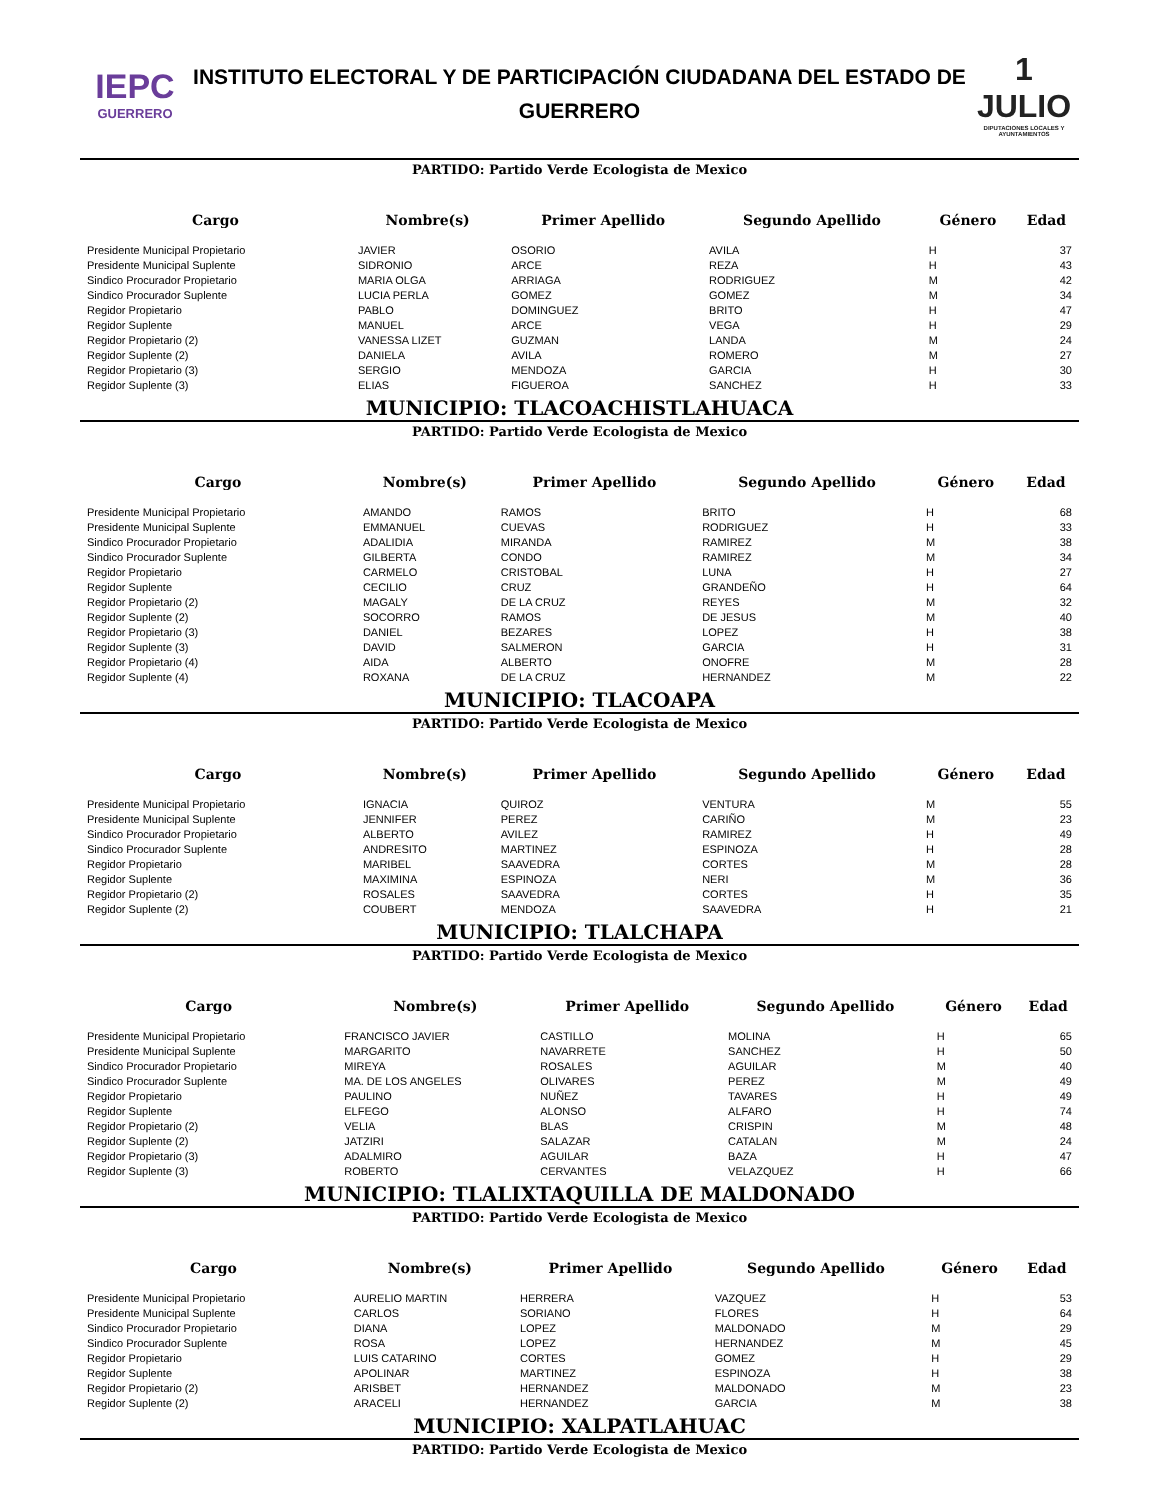IEPC
GUERRERO
INSTITUTO ELECTORAL Y DE PARTICIPACIÓN CIUDADANA DEL ESTADO DE GUERRERO
1 JULIO
DIPUTACIONES LOCALES Y AYUNTAMIENTOS
PARTIDO: Partido Verde Ecologista de Mexico
| Cargo | Nombre(s) | Primer Apellido | Segundo Apellido | Género | Edad |
| --- | --- | --- | --- | --- | --- |
| Presidente Municipal Propietario | JAVIER | OSORIO | AVILA | H | 37 |
| Presidente Municipal Suplente | SIDRONIO | ARCE | REZA | H | 43 |
| Sindico Procurador Propietario | MARIA OLGA | ARRIAGA | RODRIGUEZ | M | 42 |
| Sindico Procurador Suplente | LUCIA PERLA | GOMEZ | GOMEZ | M | 34 |
| Regidor Propietario | PABLO | DOMINGUEZ | BRITO | H | 47 |
| Regidor Suplente | MANUEL | ARCE | VEGA | H | 29 |
| Regidor Propietario (2) | VANESSA LIZET | GUZMAN | LANDA | M | 24 |
| Regidor Suplente (2) | DANIELA | AVILA | ROMERO | M | 27 |
| Regidor Propietario (3) | SERGIO | MENDOZA | GARCIA | H | 30 |
| Regidor Suplente (3) | ELIAS | FIGUEROA | SANCHEZ | H | 33 |
MUNICIPIO: TLACOACHISTLAHUACA
PARTIDO: Partido Verde Ecologista de Mexico
| Cargo | Nombre(s) | Primer Apellido | Segundo Apellido | Género | Edad |
| --- | --- | --- | --- | --- | --- |
| Presidente Municipal Propietario | AMANDO | RAMOS | BRITO | H | 68 |
| Presidente Municipal Suplente | EMMANUEL | CUEVAS | RODRIGUEZ | H | 33 |
| Sindico Procurador Propietario | ADALIDIA | MIRANDA | RAMIREZ | M | 38 |
| Sindico Procurador Suplente | GILBERTA | CONDO | RAMIREZ | M | 34 |
| Regidor Propietario | CARMELO | CRISTOBAL | LUNA | H | 27 |
| Regidor Suplente | CECILIO | CRUZ | GRANDEÑO | H | 64 |
| Regidor Propietario (2) | MAGALY | DE LA CRUZ | REYES | M | 32 |
| Regidor Suplente (2) | SOCORRO | RAMOS | DE JESUS | M | 40 |
| Regidor Propietario (3) | DANIEL | BEZARES | LOPEZ | H | 38 |
| Regidor Suplente (3) | DAVID | SALMERON | GARCIA | H | 31 |
| Regidor Propietario (4) | AIDA | ALBERTO | ONOFRE | M | 28 |
| Regidor Suplente (4) | ROXANA | DE LA CRUZ | HERNANDEZ | M | 22 |
MUNICIPIO: TLACOAPA
PARTIDO: Partido Verde Ecologista de Mexico
| Cargo | Nombre(s) | Primer Apellido | Segundo Apellido | Género | Edad |
| --- | --- | --- | --- | --- | --- |
| Presidente Municipal Propietario | IGNACIA | QUIROZ | VENTURA | M | 55 |
| Presidente Municipal Suplente | JENNIFER | PEREZ | CARIÑO | M | 23 |
| Sindico Procurador Propietario | ALBERTO | AVILEZ | RAMIREZ | H | 49 |
| Sindico Procurador Suplente | ANDRESITO | MARTINEZ | ESPINOZA | H | 28 |
| Regidor Propietario | MARIBEL | SAAVEDRA | CORTES | M | 28 |
| Regidor Suplente | MAXIMINA | ESPINOZA | NERI | M | 36 |
| Regidor Propietario (2) | ROSALES | SAAVEDRA | CORTES | H | 35 |
| Regidor Suplente (2) | COUBERT | MENDOZA | SAAVEDRA | H | 21 |
MUNICIPIO: TLALCHAPA
PARTIDO: Partido Verde Ecologista de Mexico
| Cargo | Nombre(s) | Primer Apellido | Segundo Apellido | Género | Edad |
| --- | --- | --- | --- | --- | --- |
| Presidente Municipal Propietario | FRANCISCO JAVIER | CASTILLO | MOLINA | H | 65 |
| Presidente Municipal Suplente | MARGARITO | NAVARRETE | SANCHEZ | H | 50 |
| Sindico Procurador Propietario | MIREYA | ROSALES | AGUILAR | M | 40 |
| Sindico Procurador Suplente | MA. DE LOS ANGELES | OLIVARES | PEREZ | M | 49 |
| Regidor Propietario | PAULINO | NUÑEZ | TAVARES | H | 49 |
| Regidor Suplente | ELFEGO | ALONSO | ALFARO | H | 74 |
| Regidor Propietario (2) | VELIA | BLAS | CRISPIN | M | 48 |
| Regidor Suplente (2) | JATZIRI | SALAZAR | CATALAN | M | 24 |
| Regidor Propietario (3) | ADALMIRO | AGUILAR | BAZA | H | 47 |
| Regidor Suplente (3) | ROBERTO | CERVANTES | VELAZQUEZ | H | 66 |
MUNICIPIO: TLALIXTAQUILLA DE MALDONADO
PARTIDO: Partido Verde Ecologista de Mexico
| Cargo | Nombre(s) | Primer Apellido | Segundo Apellido | Género | Edad |
| --- | --- | --- | --- | --- | --- |
| Presidente Municipal Propietario | AURELIO MARTIN | HERRERA | VAZQUEZ | H | 53 |
| Presidente Municipal Suplente | CARLOS | SORIANO | FLORES | H | 64 |
| Sindico Procurador Propietario | DIANA | LOPEZ | MALDONADO | M | 29 |
| Sindico Procurador Suplente | ROSA | LOPEZ | HERNANDEZ | M | 45 |
| Regidor Propietario | LUIS CATARINO | CORTES | GOMEZ | H | 29 |
| Regidor Suplente | APOLINAR | MARTINEZ | ESPINOZA | H | 38 |
| Regidor Propietario (2) | ARISBET | HERNANDEZ | MALDONADO | M | 23 |
| Regidor Suplente (2) | ARACELI | HERNANDEZ | GARCIA | M | 38 |
MUNICIPIO: XALPATLAHUAC
PARTIDO: Partido Verde Ecologista de Mexico